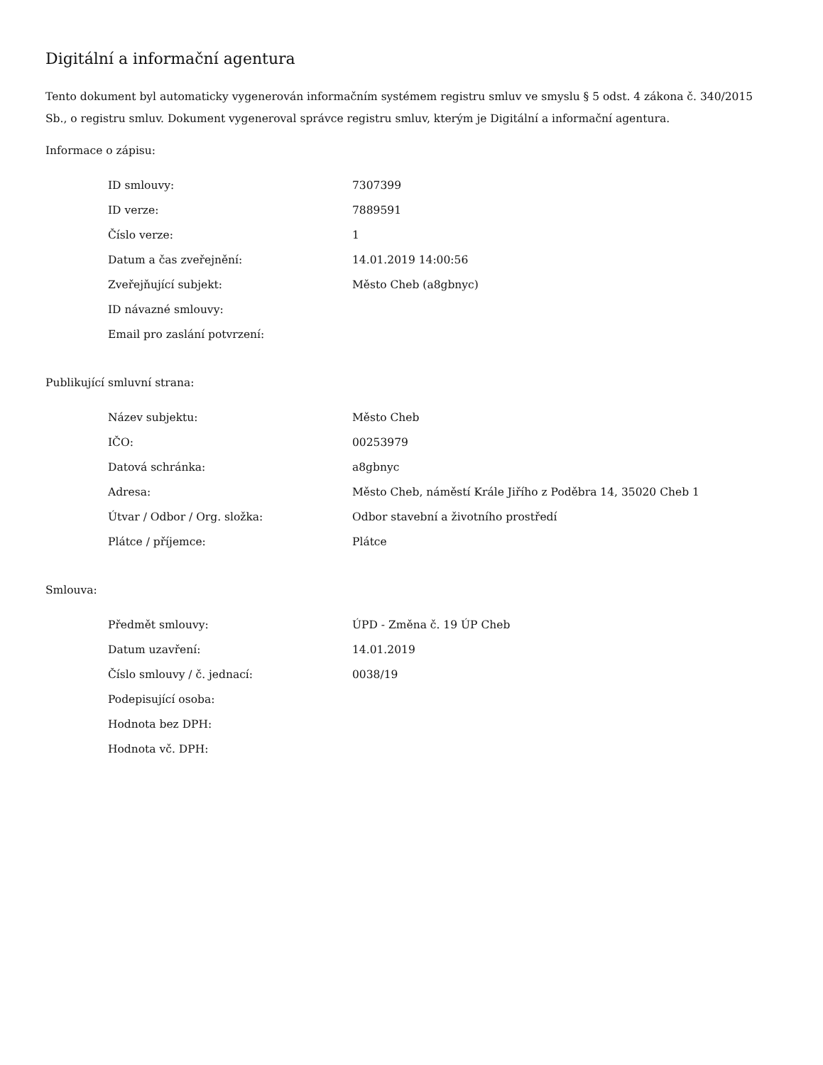Digitální a informační agentura
Tento dokument byl automaticky vygenerován informačním systémem registru smluv ve smyslu § 5 odst. 4 zákona č. 340/2015 Sb., o registru smluv. Dokument vygeneroval správce registru smluv, kterým je Digitální a informační agentura.
Informace o zápisu:
| ID smlouvy: | 7307399 |
| ID verze: | 7889591 |
| Číslo verze: | 1 |
| Datum a čas zveřejnění: | 14.01.2019 14:00:56 |
| Zveřejňující subjekt: | Město Cheb (a8gbnyc) |
| ID návazné smlouvy: | |
| Email pro zaslání potvrzení: | |
Publikující smluvní strana:
| Název subjektu: | Město Cheb |
| IČO: | 00253979 |
| Datová schránka: | a8gbnyc |
| Adresa: | Město Cheb, náměstí Krále Jiřího z Poděbra 14, 35020 Cheb 1 |
| Útvar / Odbor / Org. složka: | Odbor stavební a životního prostředí |
| Plátce / příjemce: | Plátce |
Smlouva:
| Předmět smlouvy: | ÚPD - Změna č. 19 ÚP Cheb |
| Datum uzavření: | 14.01.2019 |
| Číslo smlouvy / č. jednací: | 0038/19 |
| Podepisující osoba: | |
| Hodnota bez DPH: | |
| Hodnota vč. DPH: | |